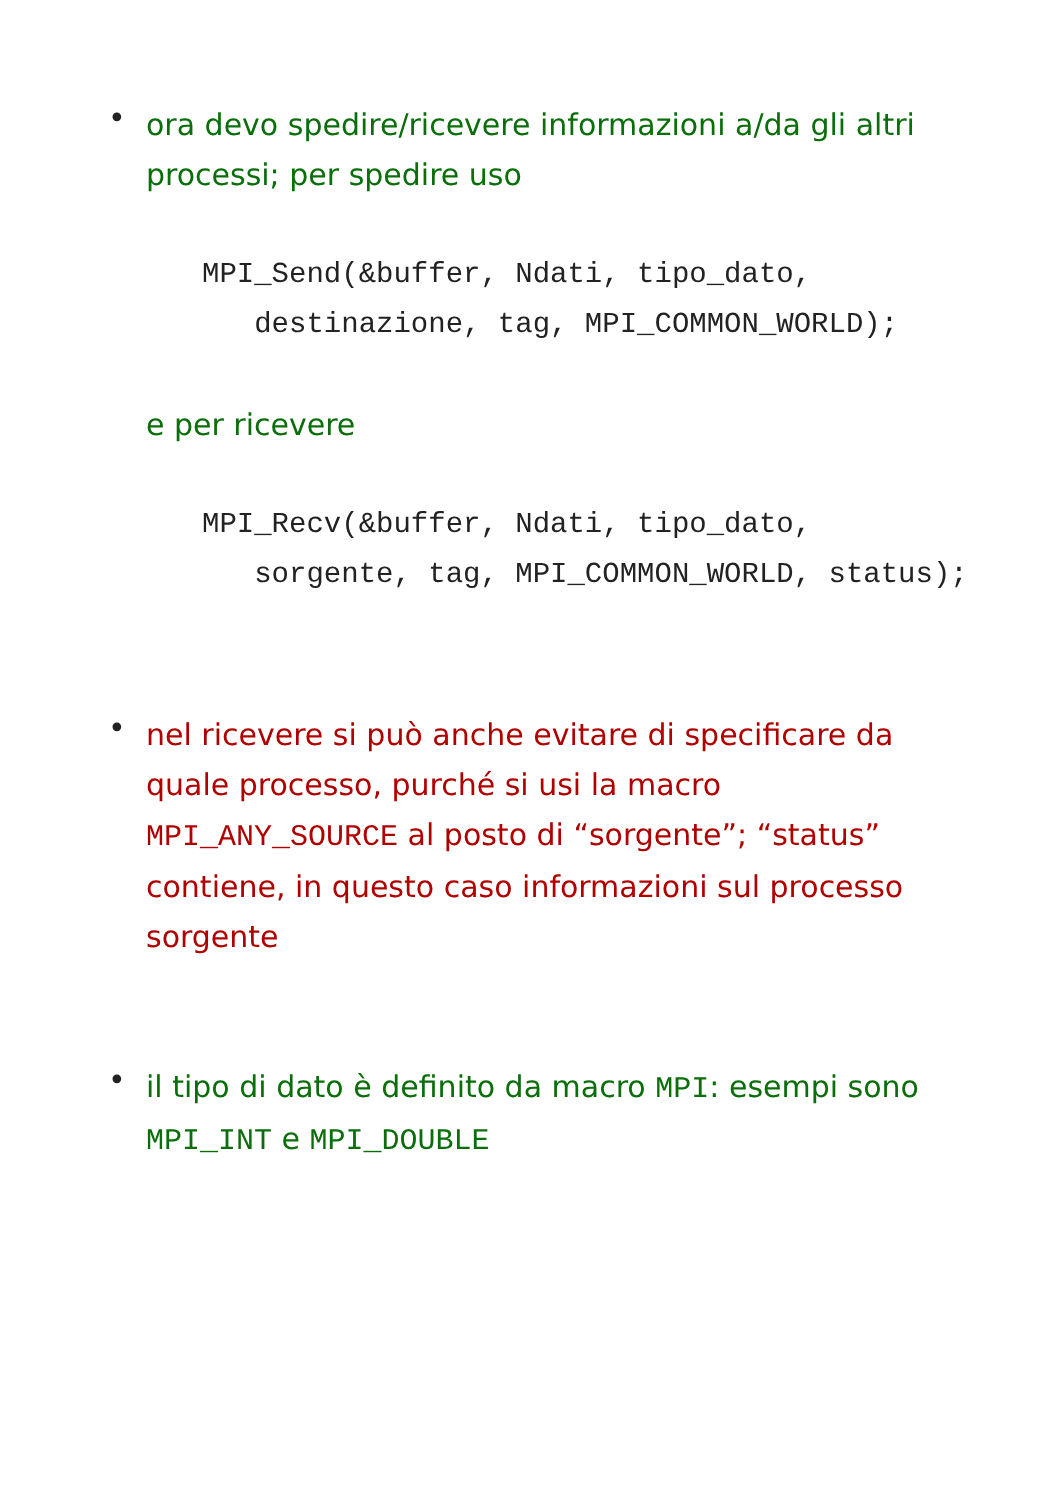•
ora devo spedire/ricevere informazioni a/da gli altri processi; per spedire uso
MPI_Send(&buffer, Ndati, tipo_dato,
   destinazione, tag, MPI_COMMON_WORLD);
e per ricevere
MPI_Recv(&buffer, Ndati, tipo_dato,
   sorgente, tag, MPI_COMMON_WORLD, status);
•
nel ricevere si può anche evitare di specificare da quale processo, purché si usi la macro MPI_ANY_SOURCE al posto di “sorgente”; “status” contiene, in questo caso informazioni sul processo sorgente
•
il tipo di dato è definito da macro MPI: esempi sono MPI_INT e MPI_DOUBLE